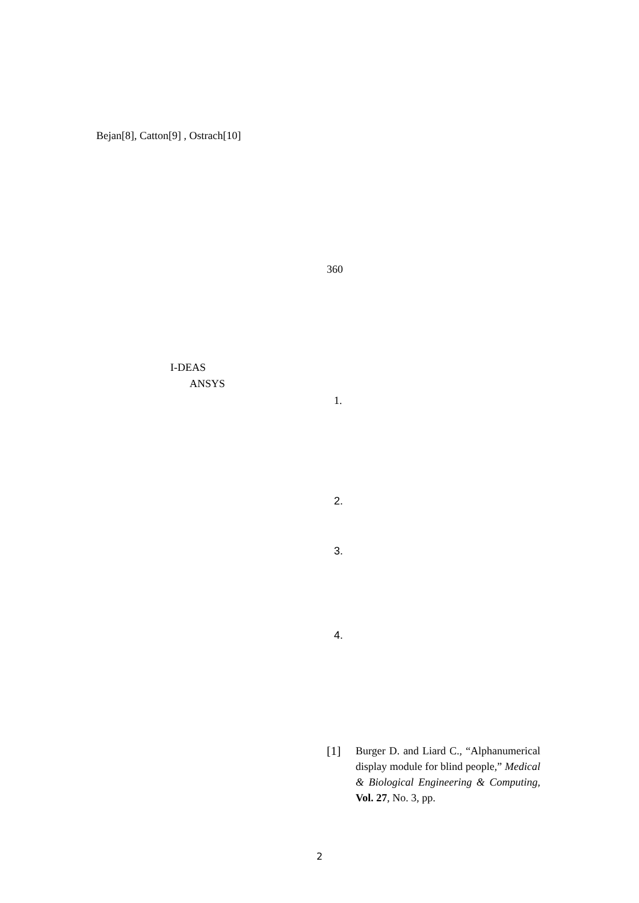Bejan[8], Catton[9] , Ostrach[10]
I-DEAS
ANSYS
360
1.
2.
3.
4.
[1] Burger D. and Liard C., “Alphanumerical display module for blind people,” Medical & Biological Engineering & Computing, Vol. 27, No. 3, pp.
2